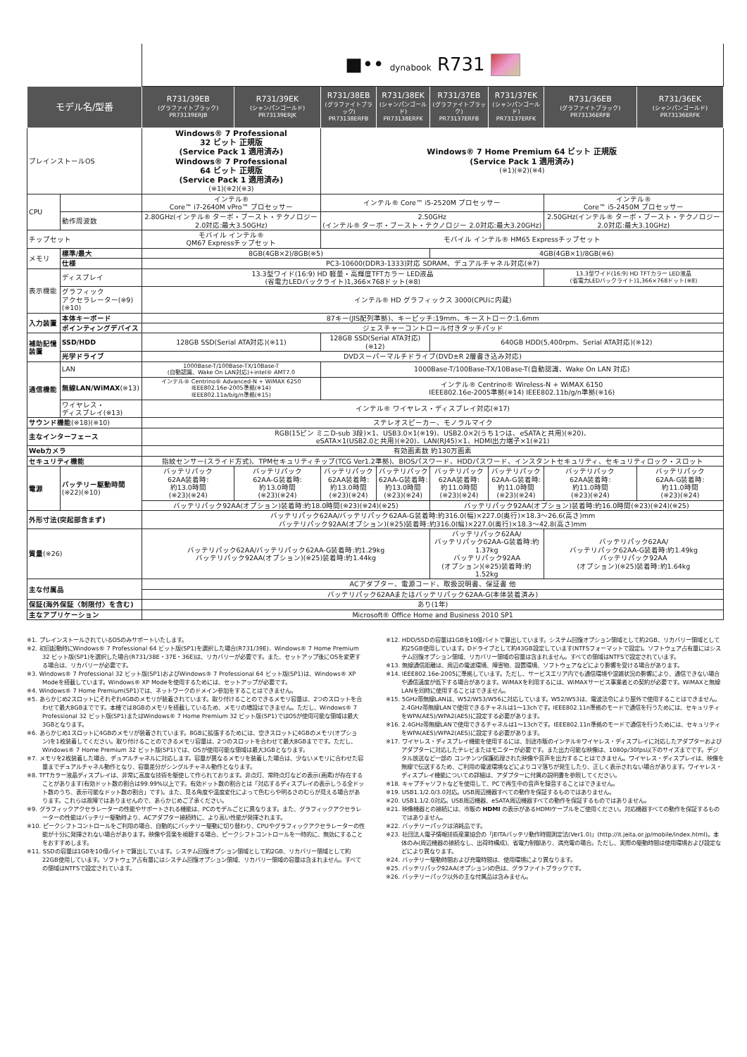| | | ■•• dynabook R731 | | | | | | | |
| モデル名/型番 | | R731/39EB (グラファイトブラック) PR73139ERJB | R731/39EK (シャンパンゴールド) PR73139ERJK | R731/38EB (グラファイトブラック) PR73138ERFB | R731/38EK (シャンパンゴールド) PR73138ERFK | R731/37EB (グラファイトブラック) PR73137ERFB | R731/37EK (シャンパンゴールド) PR73137ERFK | R731/36EB (グラファイトブラック) PR73136ERFB | R731/36EK (シャンパンゴールド) PR73136ERFK |
| プレインストールOS | | Windows® 7 Professional 32 ビット 正規版 (Service Pack 1 適用済み) Windows® 7 Professional 64 ビット 正規版 (Service Pack 1 適用済み) (※1)(※2)(※3) | | Windows® 7 Home Premium 64 ビット 正規版 (Service Pack 1 適用済み) (※1)(※2)(※4) | | | | | |
| CPU | | インテル® Core™ i7-2640M vPro™ プロセッサー | | インテル® Core™ i5-2520M プロセッサー | | | | インテル® Core™ i5-2450M プロセッサー | |
| | 動作周波数 | 2.80GHz(インテル® ターボ・ブースト・テクノロジー2.0対応:最大3.50GHz) | | 2.50GHz (インテル® ターボ・ブースト・テクノロジー 2.0対応:最大3.20GHz) | | | | 2.50GHz(インテル® ターボ・ブースト・テクノロジー 2.0対応:最大3.10GHz) | |
| チップセット | | モバイル インテル® QM67 Expressチップセット | | モバイル インテル® HM65 Expressチップセット | | | | | |
| メモリ | 標準/最大 | 8GB(4GB×2)/8GB(※5) | | | | 4GB(4GB×1)/8GB(※6) | | | |
| | 仕様 | PC3-10600(DDR3-1333)対応 SDRAM、デュアルチャネル対応(※7) | | | | | | | |
| 表示機能 | ディスプレイ | 13.3型ワイド(16:9) HD 軽量・高輝度TFTカラー LED液晶 (省電力LEDバックライト)1,366×768ドット(※8) | | | | | | 13.3型ワイド(16:9) HD TFTカラー LED液晶 (省電力LEDバックライト)1,366×768ドット(※8) | |
| | グラフィック アクセラレーター(※9)(※10) | インテル® HD グラフィックス 3000(CPUに内蔵) | | | | | | | |
| 入力装置 | 本体キーボード | 87キー(JIS配列準拠)、キーピッチ:19mm、キーストローク:1.6mm | | | | | | | |
| | ポインティングデバイス | ジェスチャーコントロール付きタッチパッド | | | | | | | |
| 補助記憶装置 | SSD/HDD | 128GB SSD(Serial ATA対応)(※11) | | 128GB SSD(Serial ATA対応)(※12) | | 640GB HDD(5,400rpm、Serial ATA対応)(※12) | | | |
| | 光学ドライブ | DVDスーパーマルチドライブ(DVD±R 2層書き込み対応) | | | | | | | |
| 通信機能 | LAN | 1000Base-T/100Base-TX/10Base-T (自動認識、Wake On LAN対応)+intel® AMT7.0 | | 1000Base-T/100Base-TX/10Base-T(自動認識、Wake On LAN 対応) | | | | | |
| | 無線LAN/WiMAX (※13) | インテル® Centrino® Advanced-N + WiMAX 6250 IEEE802.16e-2005準拠(※14) IEEE802.11a/b/g/n準拠(※15) | | インテル® Centrino® Wireless-N + WiMAX 6150 IEEE802.16e-2005準拠(※14) IEEE802.11b/g/n準拠(※16) | | | | | |
| | ワイヤレス・ ディスプレイ(※13) | インテル® ワイヤレス・ディスプレイ対応(※17) | | | | | | | |
| サウンド機能 (※18)(※10) | | ステレオスピーカー、モノラルマイク | | | | | | | |
| 主なインターフェース | | RGB(15ピン ミニD-sub 3段)×1、USB3.0×1(※19)、USB2.0×2(うち1つは、eSATAと共用)(※20)、 eSATA×1(USB2.0と共用)(※20)、LAN(RJ45)×1、HDMI出力端子×1(※21) | | | | | | | |
| Webカメラ | | 有効画素数 約130万画素 | | | | | | | |
| セキュリティ機能 | | 指紋センサー(スライド方式)、TPMセキュリティチップ(TCG Ver1.2準拠)、BIOSパスワード、HDDパスワード、インスタントセキュリティ、セキュリティロック・スロット | | | | | | | |
| 電源 | バッテリー駆動時間 (※22)(※10) | バッテリパック 62AA装着時: 約13.0時間 (※23)(※24) | バッテリパック 62AA-G装着時: 約13.0時間 (※23)(※24) | バッテリパック 62AA装着時: 約13.0時間 (※23)(※24) | バッテリパック 62AA-G装着時: 約13.0時間 (※23)(※24) | バッテリパック 62AA装着時: 約11.0時間 (※23)(※24) | バッテリパック 62AA-G装着時: 約11.0時間 (※23)(※24) | バッテリパック 62AA装着時: 約11.0時間 (※23)(※24) | バッテリパック 62AA-G装着時: 約11.0時間 (※23)(※24) |
| | | バッテリパック92AA(オプション)装着時:約18.0時間(※23)(※24)(※25) | | | | バッテリパック92AA(オプション)装着時:約16.0時間(※23)(※24)(※25) | | | |
| 外形寸法(突起部含まず) | | バッテリパック62AA/バッテリパック62AA-G装着時:約316.0(幅)×227.0(奥行)×18.3〜26.6(高さ)mm バッテリパック92AA(オプション)(※25)装着時:約316.0(幅)×227.0(奥行)×18.3〜42.8(高さ)mm | | | | | | | |
| 質量 (※26) | | バッテリパック62AA/バッテリパック62AA-G装着時:約1.29kg バッテリパック92AA(オプション)(※25)装着時:約1.44kg | | | | バッテリパック62AA/ バッテリパック62AA-G装着時:約1.37kg バッテリパック92AA (オプション)(※25)装着時:約1.52kg | | バッテリパック62AA/ バッテリパック62AA-G装着時:約1.49kg バッテリパック92AA (オプション)(※25)装着時:約1.64kg | |
| 主な付属品 | | ACアダプター、電源コード、取扱説明書、保証書 他 | | | | | | | |
| | | バッテリパック62AAまたはバッテリパック62AA-G(本体装着済み) | | | | | | | |
| 保証(海外保証〈制限付〉を含む) | | あり(1年) | | | | | | | |
| 主なアプリケーション | | Microsoft® Office Home and Business 2010 SP1 | | | | | | | |
※1. プレインストールされているOSのみサポートいたします。
※2. 初回起動時にWindows® 7 Professional 64 ビット版(SP1)を選択した場合(R731/39E)、Windows® 7 Home Premium 32 ビット版(SP1)を選択した場合(R731/38E・37E・36E)は、リカバリーが必要です。また、セットアップ後にOSを変更する場合は、リカバリーが必要です。
※3. Windows® 7 Professional 32 ビット版(SP1)およびWindows® 7 Professional 64 ビット版(SP1)は、Windows® XP Modeを搭載しています。Windows® XP Modeを使用するためには、セットアップが必要です。
※4. Windows® 7 Home Premium(SP1)では、ネットワークのドメイン参加をすることはできません。
※5. あらかじめ2スロットにそれぞれ4GBのメモリが装着されています。取り付けることのできるメモリ容量は、2つのスロットを合わせて最大8GBまでです。本機では8GBのメモリを搭載しているため、メモリの増設はできません。ただし、Windows® 7 Professional 32 ビット版(SP1)またはWindows® 7 Home Premium 32 ビット版(SP1)ではOSが使用可能な領域は最大3GBとなります。
※6. あらかじめ1スロットに4GBのメモリが装着されています。8GBに拡張するためには、空きスロットに4GBのメモリ(オプション)を1枚装着してください。取り付けることのできるメモリ容量は、2つのスロットを合わせて最大8GBまでです。ただし、Windows® 7 Home Premium 32 ビット版(SP1)では、OSが使用可能な領域は最大3GBとなります。
※7. メモリを2枚装着した場合、デュアルチャネルに対応します。容量が異なるメモリを装着した場合は、少ないメモリに合わせた容量までデュアルチャネル動作となり、容量差分がシングルチャネル動作となります。
※8. TFTカラー液晶ディスプレイは、非常に高度な技術を駆使して作られております。非点灯、常時点灯などの表示(画素)が存在することがあります(有効ドット数の割合は99.99%以上です。有効ドット数の割合とは「対応するディスプレイの表示しうる全ドット数のうち、表示可能なドット数の割合」です)。また、見る角度や温度変化によって色むらや明るさのむらが見える場合があります。これらは故障ではありませんので、あらかじめご了承ください。
※9. グラフィックアクセラレーターの性能やサポートされる機能は、PCのモデルごとに異なります。また、グラフィックアクセラレーターの性能はバッテリー駆動時より、ACアダプター接続時に、より高い性能が発揮されます。
※10. ピークシフトコントロールをご利用の場合、自動的にバッテリー駆動に切り替わり、CPUやグラフィックアクセラレーターの性能が十分に発揮されない場合があります。映像や音楽を視聴する場合、ピークシフトコントロールを一時的に、無効にすることをおすすめします。
※11. SSDの容量は1GBを10億バイトで算出しています。システム回復オプション領域として約2GB、リカバリー領域として約22GB使用しています。ソフトウェア占有量にはシステム回復オプション領域、リカバリー領域の容量は含まれません。すべての領域はNTFSで設定されています。
※12. HDD/SSDの容量は1GBを10億バイトで算出しています。システム回復オプション領域として約2GB、リカバリー領域として約25GB使用しています。Dドライブとして約43GB設定しています(NTFSフォーマットで設定)。ソフトウェア占有量にはシステム回復オプション領域、リカバリー領域の容量は含まれません。すべての領域はNTFSで設定されています。
※13. 無線通信距離は、周辺の電波環境、障害物、設置環境、ソフトウェアなどにより影響を受ける場合があります。
※14. IEEE802.16e-2005に準拠しています。ただし、サービスエリア内でも通信環境や混雑状況の影響により、通信できない場合や通信速度が低下する場合があります。WiMAXを利用するには、WiMAXサービス事業者との契約が必要です。WiMAXと無線LANを同時に使用することはできません。
※15. 5GHz帯無線LANは、W52/W53/W56に対応しています。W52/W53は、電波法令により屋外で使用することはできません。2.4GHz帯無線LANで使用できるチャネルは1〜13chです。IEEE802.11n準拠のモードで通信を行うためには、セキュリティをWPA(AES)/WPA2(AES)に設定する必要があります。
※16. 2.4GHz帯無線LANで使用できるチャネルは1〜13chです。IEEE802.11n準拠のモードで通信を行うためには、セキュリティをWPA(AES)/WPA2(AES)に設定する必要があります。
※17. ワイヤレス・ディスプレイ機能を使用するには、別途市販のインテル®ワイヤレス・ディスプレイに対応したアダプターおよびアダプターに対応したテレビまたはモニターが必要です。また出力可能な映像は、1080p/30fps以下のサイズまでです。デジタル放送など一部の コンテンツ保護処理された映像や音声を出力することはできません。ワイヤレス・ディスプレイは、映像を無線で伝送するため、ご利用の電波環境などによりコマ落ちが発生したり、正しく表示されない場合があります。ワイヤレス・ディスプレイ機能についての詳細は、アダプターに付属の説明書を参照してください。
※18. キャプチャソフトなどを使用して、PCで再生中の音声を録音することはできません。
※19. USB1.1/2.0/3.0対応。USB周辺機器すべての動作を保証するものではありません。
※20. USB1.1/2.0対応。USB周辺機器、eSATA周辺機器すべての動作を保証するものではありません。
※21. 映像機器との接続には、市販の HDMI の表示があるHDMIケーブルをご使用ください。対応機器すべての動作を保証するものではありません。
※22. バッテリーパックは消耗品です。
※23. 社団法人電子情報技術産業協会の「JEITAバッテリ動作時間測定法(Ver1.0)」(http://it.jeita.or.jp/mobile/index.html)。本体のみ(周辺機器の接続なし、出荷時構成)、省電力制御あり、満充電の場合。ただし、実際の駆動時間は使用環境および設定などにより異なります。
※24. バッテリー駆動時間および充電時間は、使用環境により異なります。
※25. バッテリパック92AA(オプション)の色は、グラファイトブラックです。
※26. バッテリーパック以外の主な付属品は含みません。